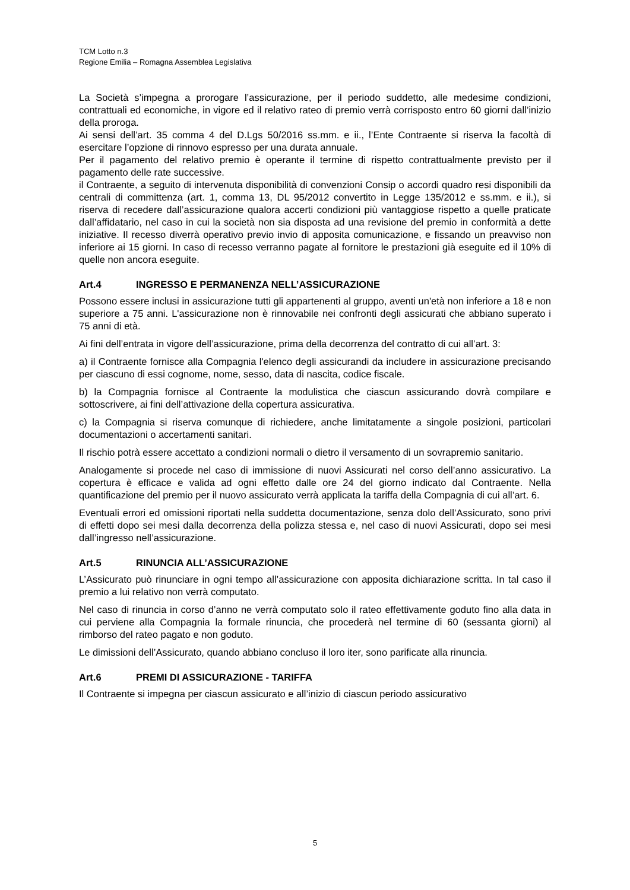TCM Lotto n.3
Regione Emilia – Romagna Assemblea Legislativa
La Società s’impegna a prorogare l’assicurazione, per il periodo suddetto, alle medesime condizioni, contrattuali ed economiche, in vigore ed il relativo rateo di premio verrà corrisposto entro 60 giorni dall’inizio della proroga.
Ai sensi dell’art. 35 comma 4 del D.Lgs 50/2016 ss.mm. e ii., l’Ente Contraente si riserva la facoltà di esercitare l’opzione di rinnovo espresso per una durata annuale.
Per il pagamento del relativo premio è operante il termine di rispetto contrattualmente previsto per il pagamento delle rate successive.
il Contraente, a seguito di intervenuta disponibilità di convenzioni Consip o accordi quadro resi disponibili da centrali di committenza (art. 1, comma 13, DL 95/2012 convertito in Legge 135/2012 e ss.mm. e ii.), si riserva di recedere dall’assicurazione qualora accerti condizioni più vantaggiose rispetto a quelle praticate dall’affidatario, nel caso in cui la società non sia disposta ad una revisione del premio in conformità a dette iniziative. Il recesso diverrà operativo previo invio di apposita comunicazione, e fissando un preavviso non inferiore ai 15 giorni. In caso di recesso verranno pagate al fornitore le prestazioni già eseguite ed il 10% di quelle non ancora eseguite.
Art.4 INGRESSO E PERMANENZA NELL’ASSICURAZIONE
Possono essere inclusi in assicurazione tutti gli appartenenti al gruppo, aventi un'età non inferiore a 18 e non superiore a 75 anni. L'assicurazione non è rinnovabile nei confronti degli assicurati che abbiano superato i 75 anni di età.
Ai fini dell’entrata in vigore dell’assicurazione, prima della decorrenza del contratto di cui all’art. 3:
a) il Contraente fornisce alla Compagnia l'elenco degli assicurandi da includere in assicurazione precisando per ciascuno di essi cognome, nome, sesso, data di nascita, codice fiscale.
b) la Compagnia fornisce al Contraente la modulistica che ciascun assicurando dovrà compilare e sottoscrivere, ai fini dell’attivazione della copertura assicurativa.
c) la Compagnia si riserva comunque di richiedere, anche limitatamente a singole posizioni, particolari documentazioni o accertamenti sanitari.
Il rischio potrà essere accettato a condizioni normali o dietro il versamento di un sovrapremio sanitario.
Analogamente si procede nel caso di immissione di nuovi Assicurati nel corso dell’anno assicurativo. La copertura è efficace e valida ad ogni effetto dalle ore 24 del giorno indicato dal Contraente. Nella quantificazione del premio per il nuovo assicurato verrà applicata la tariffa della Compagnia di cui all’art. 6.
Eventuali errori ed omissioni riportati nella suddetta documentazione, senza dolo dell’Assicurato, sono privi di effetti dopo sei mesi dalla decorrenza della polizza stessa e, nel caso di nuovi Assicurati, dopo sei mesi dall’ingresso nell’assicurazione.
Art.5 RINUNCIA ALL’ASSICURAZIONE
L’Assicurato può rinunciare in ogni tempo all’assicurazione con apposita dichiarazione scritta. In tal caso il premio a lui relativo non verrà computato.
Nel caso di rinuncia in corso d’anno ne verrà computato solo il rateo effettivamente goduto fino alla data in cui perviene alla Compagnia la formale rinuncia, che procederà nel termine di 60 (sessanta giorni) al rimborso del rateo pagato e non goduto.
Le dimissioni dell’Assicurato, quando abbiano concluso il loro iter, sono parificate alla rinuncia.
Art.6 PREMI DI ASSICURAZIONE - TARIFFA
Il Contraente si impegna per ciascun assicurato e all’inizio di ciascun periodo assicurativo
5